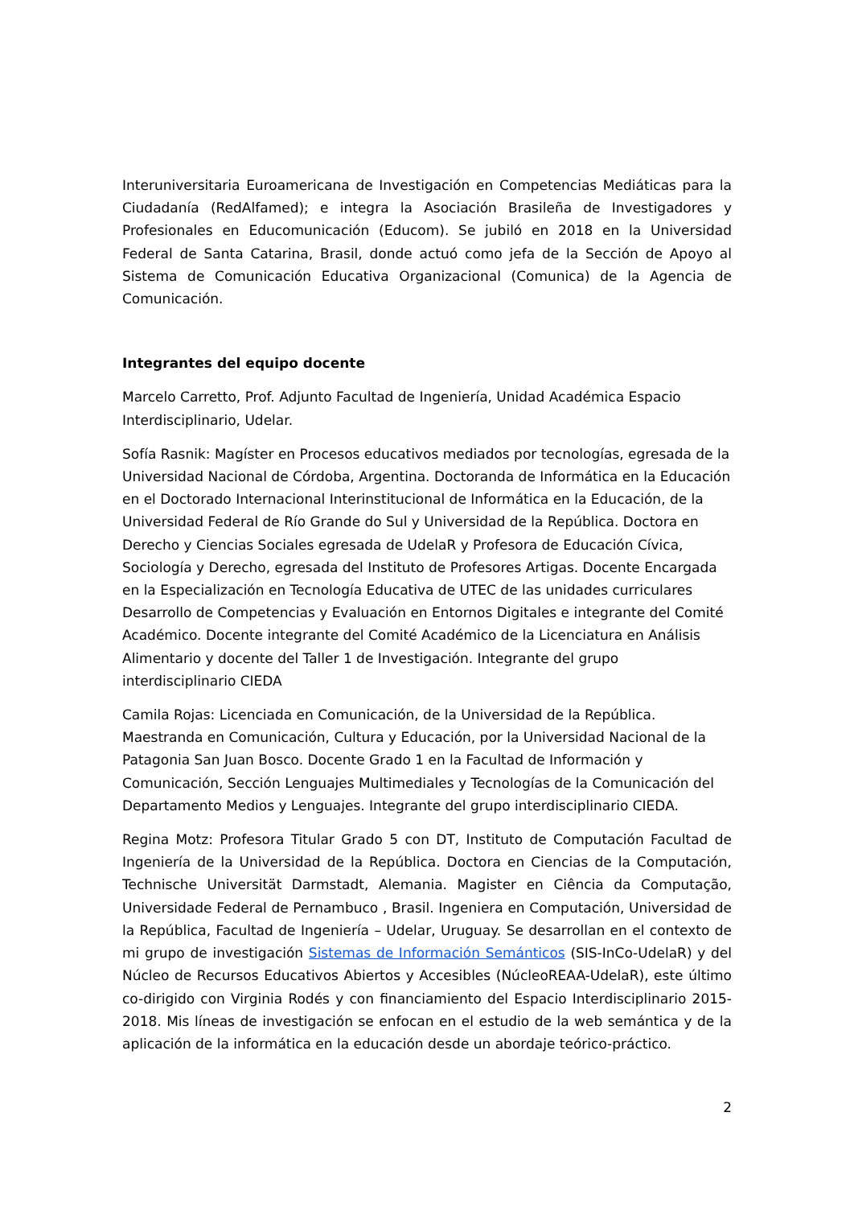Interuniversitaria Euroamericana de Investigación en Competencias Mediáticas para la Ciudadanía (RedAlfamed); e integra la Asociación Brasileña de Investigadores y Profesionales en Educomunicación (Educom). Se jubiló en 2018 en la Universidad Federal de Santa Catarina, Brasil, donde actuó como jefa de la Sección de Apoyo al Sistema de Comunicación Educativa Organizacional (Comunica) de la Agencia de Comunicación.
Integrantes del equipo docente
Marcelo Carretto, Prof. Adjunto Facultad de Ingeniería, Unidad Académica Espacio Interdisciplinario, Udelar.
Sofía Rasnik: Magíster en Procesos educativos mediados por tecnologías, egresada de la Universidad Nacional de Córdoba, Argentina. Doctoranda de Informática en la Educación en el Doctorado Internacional Interinstitucional de Informática en la Educación, de la Universidad Federal de Río Grande do Sul y Universidad de la República. Doctora en Derecho y Ciencias Sociales egresada de UdelaR y Profesora de Educación Cívica, Sociología y Derecho, egresada del Instituto de Profesores Artigas. Docente Encargada en la Especialización en Tecnología Educativa de UTEC de las unidades curriculares Desarrollo de Competencias y Evaluación en Entornos Digitales e integrante del Comité Académico. Docente integrante del Comité Académico de la Licenciatura en Análisis Alimentario y docente del Taller 1 de Investigación. Integrante del grupo interdisciplinario CIEDA
Camila Rojas: Licenciada en Comunicación, de la Universidad de la República. Maestranda en Comunicación, Cultura y Educación, por la Universidad Nacional de la Patagonia San Juan Bosco. Docente Grado 1 en la Facultad de Información y Comunicación, Sección Lenguajes Multimediales y Tecnologías de la Comunicación del Departamento Medios y Lenguajes. Integrante del grupo interdisciplinario CIEDA.
Regina Motz: Profesora Titular Grado 5 con DT, Instituto de Computación Facultad de Ingeniería de la Universidad de la República. Doctora en Ciencias de la Computación, Technische Universität Darmstadt, Alemania. Magister en Ciência da Computação, Universidade Federal de Pernambuco , Brasil. Ingeniera en Computación, Universidad de la República, Facultad de Ingeniería – Udelar, Uruguay. Se desarrollan en el contexto de mi grupo de investigación Sistemas de Información Semánticos (SIS-InCo-UdelaR) y del Núcleo de Recursos Educativos Abiertos y Accesibles (NúcleoREAA-UdelaR), este último co-dirigido con Virginia Rodés y con financiamiento del Espacio Interdisciplinario 2015-2018. Mis líneas de investigación se enfocan en el estudio de la web semántica y de la aplicación de la informática en la educación desde un abordaje teórico-práctico.
2